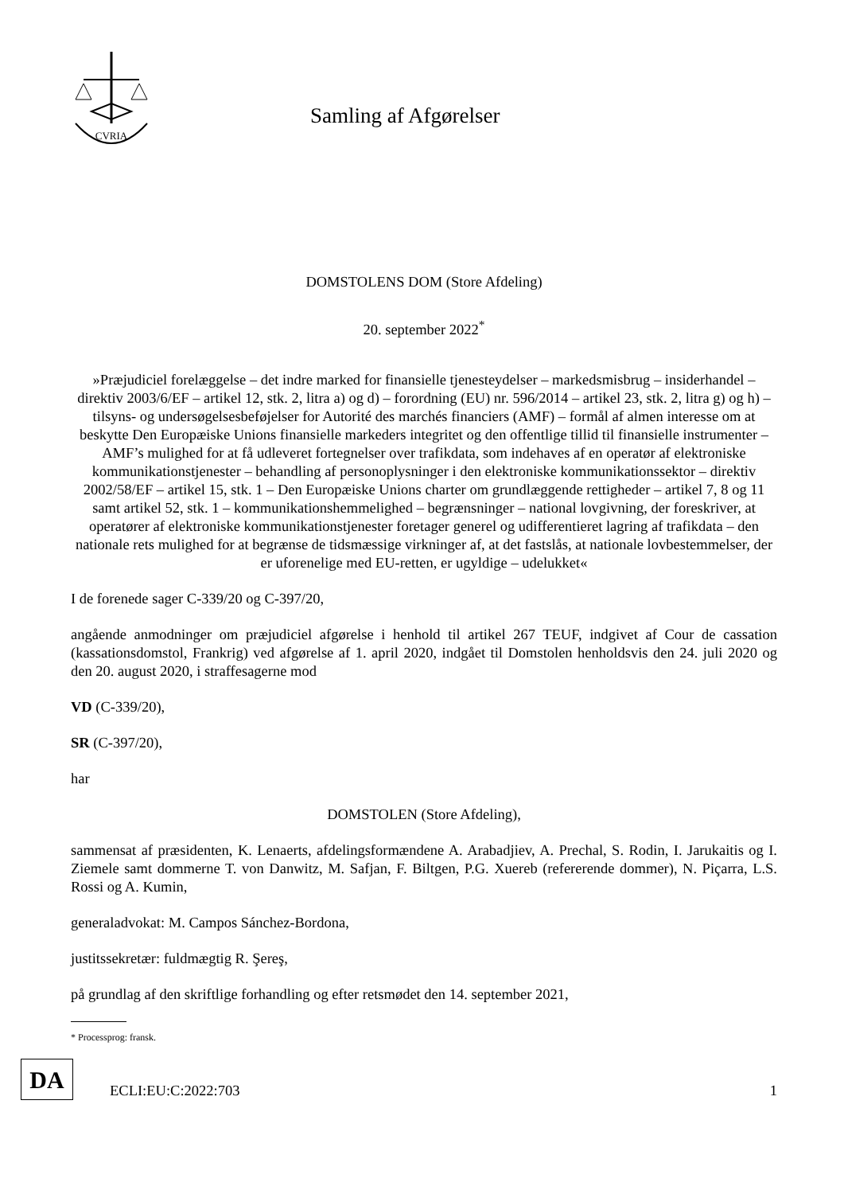CVRIA
Samling af Afgørelser
DOMSTOLENS DOM (Store Afdeling)
20. september 2022<sup>*</sup>
»Præjudiciel forelæggelse – det indre marked for finansielle tjenesteydelser – markedsmisbrug – insiderhandel – direktiv 2003/6/EF – artikel 12, stk. 2, litra a) og d) – forordning (EU) nr. 596/2014 – artikel 23, stk. 2, litra g) og h) – tilsyns- og undersøgelsesbeføjelser for Autorité des marchés financiers (AMF) – formål af almen interesse om at beskytte Den Europæiske Unions finansielle markeders integritet og den offentlige tillid til finansielle instrumenter – AMF’s mulighed for at få udleveret fortegnelser over trafikdata, som indehaves af en operatør af elektroniske kommunikationstjenester – behandling af personoplysninger i den elektroniske kommunikationssektor – direktiv 2002/58/EF – artikel 15, stk. 1 – Den Europæiske Unions charter om grundlæggende rettigheder – artikel 7, 8 og 11 samt artikel 52, stk. 1 – kommunikationshemmelighed – begrænsninger – national lovgivning, der foreskriver, at operatører af elektroniske kommunikationstjenester foretager generel og udifferentieret lagring af trafikdata – den nationale rets mulighed for at begrænse de tidsmæssige virkninger af, at det fastslås, at nationale lovbestemmelser, der er uforenelige med EU-retten, er ugyldige – udelukket«
I de forenede sager C-339/20 og C-397/20,
angående anmodninger om præjudiciel afgørelse i henhold til artikel 267 TEUF, indgivet af Cour de cassation (kassationsdomstol, Frankrig) ved afgørelse af 1. april 2020, indgået til Domstolen henholdsvis den 24. juli 2020 og den 20. august 2020, i straffesagerne mod
VD (C-339/20),
SR (C-397/20),
har
DOMSTOLEN (Store Afdeling),
sammensat af præsidenten, K. Lenaerts, afdelingsformændene A. Arabadjiev, A. Prechal, S. Rodin, I. Jarukaitis og I. Ziemele samt dommerne T. von Danwitz, M. Safjan, F. Biltgen, P.G. Xuereb (refererende dommer), N. Piçarra, L.S. Rossi og A. Kumin,
generaladvokat: M. Campos Sánchez-Bordona,
justitssekretær: fuldmægtig R. Şereş,
på grundlag af den skriftlige forhandling og efter retsmødet den 14. september 2021,
* Processprog: fransk.
DA
ECLI:EU:C:2022:703
1